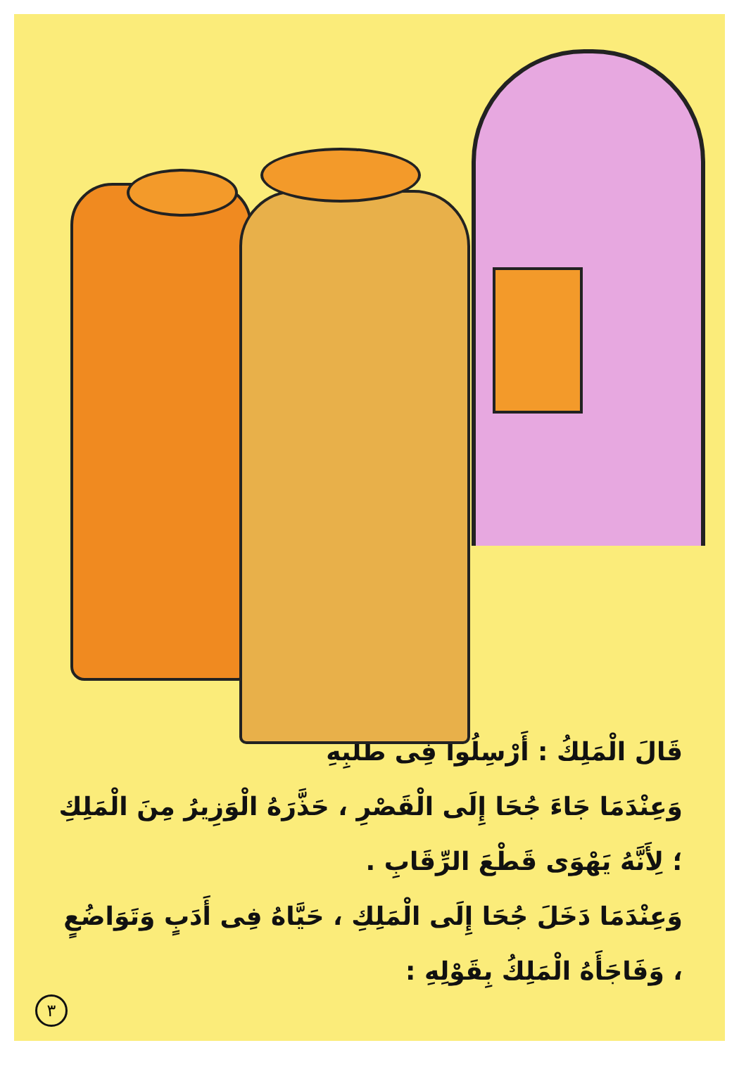قَالَ الْمَلِكُ : أَرْسِلُوا فِى طَلَبِهِ
وَعِنْدَمَا جَاءَ جُحَا إِلَى الْقَصْرِ ، حَذَّرَهُ الْوَزِيرُ مِنَ الْمَلِكِ ؛ لِأَنَّهُ يَهْوَى قَطْعَ الرِّقَابِ .
وَعِنْدَمَا دَخَلَ جُحَا إِلَى الْمَلِكِ ، حَيَّاهُ فِى أَدَبٍ وَتَوَاضُعٍ ، وَفَاجَأَهُ الْمَلِكُ بِقَوْلِهِ :
٣